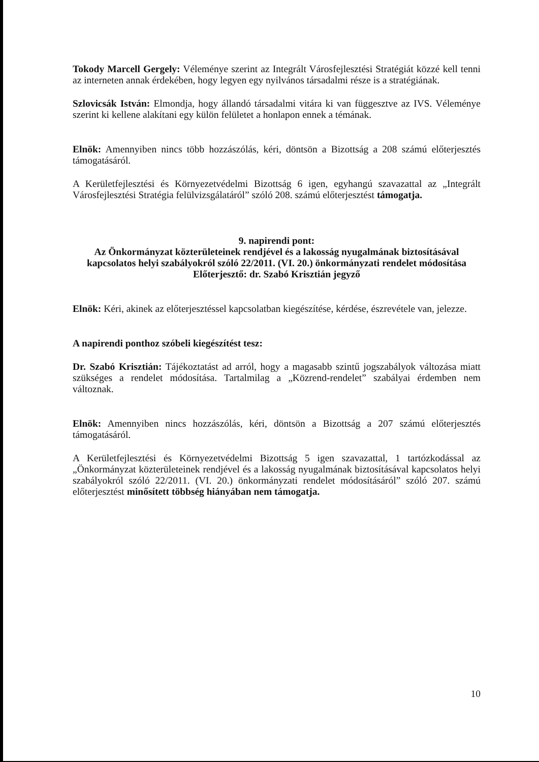Tokody Marcell Gergely: Véleménye szerint az Integrált Városfejlesztési Stratégiát közzé kell tenni az interneten annak érdekében, hogy legyen egy nyilvános társadalmi része is a stratégiának.
Szlovicsák István: Elmondja, hogy állandó társadalmi vitára ki van függesztve az IVS. Véleménye szerint ki kellene alakítani egy külön felületet a honlapon ennek a témának.
Elnök: Amennyiben nincs több hozzászólás, kéri, döntsön a Bizottság a 208 számú előterjesztés támogatásáról.
A Kerületfejlesztési és Környezetvédelmi Bizottság 6 igen, egyhangú szavazattal az „Integrált Városfejlesztési Stratégia felülvizsgálatáról” szóló 208. számú előterjesztést támogatja.
9. napirendi pont:
Az Önkormányzat közterületeinek rendjével és a lakosság nyugalmának biztosításával kapcsolatos helyi szabályokról szóló 22/2011. (VI. 20.) önkormányzati rendelet módosítása
Előterjesztő: dr. Szabó Krisztián jegyző
Elnök: Kéri, akinek az előterjesztéssel kapcsolatban kiegészítése, kérdése, észrevétele van, jelezze.
A napirendi ponthoz szóbeli kiegészítést tesz:
Dr. Szabó Krisztián: Tájékoztatást ad arról, hogy a magasabb szintű jogszabályok változása miatt szükséges a rendelet módosítása. Tartalmilag a „Közrend-rendelet” szabályai érdemben nem változnak.
Elnök: Amennyiben nincs hozzászólás, kéri, döntsön a Bizottság a 207 számú előterjesztés támogatásáról.
A Kerületfejlesztési és Környezetvédelmi Bizottság 5 igen szavazattal, 1 tartózkodással az „Önkormányzat közterületeinek rendjével és a lakosság nyugalmának biztosításával kapcsolatos helyi szabályokról szóló 22/2011. (VI. 20.) önkormányzati rendelet módosításáról” szóló 207. számú előterjesztést minősített többség hiányában nem támogatja.
10